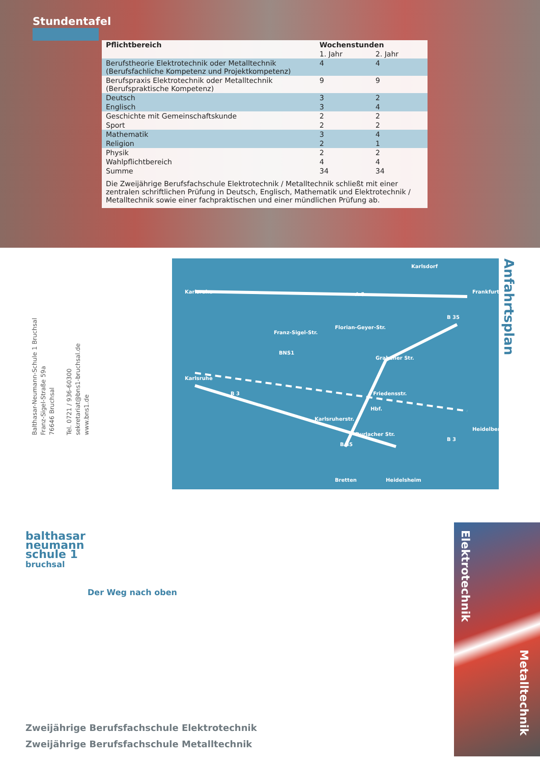Stundentafel
| Pflichtbereich | Wochenstunden | |
| --- | --- | --- |
| | 1. Jahr | 2. Jahr |
| Berufstheorie Elektrotechnik oder Metalltechnik (Berufsfachliche Kompetenz und Projektkompetenz) | 4 | 4 |
| Berufspraxis Elektrotechnik oder Metalltechnik (Berufspraktische Kompetenz) | 9 | 9 |
| Deutsch | 3 | 2 |
| Englisch | 3 | 4 |
| Geschichte mit Gemeinschaftskunde | 2 | 2 |
| Sport | 2 | 2 |
| Mathematik | 3 | 4 |
| Religion | 2 | 1 |
| Physik | 2 | 2 |
| Wahlpflichtbereich | 4 | 4 |
| Summe | 34 | 34 |
| Die Zweijährige Berufsfachschule Elektrotechnik / Metalltechnik schließt mit einer zentralen schriftlichen Prüfung in Deutsch, Englisch, Mathematik und Elektrotechnik / Metalltechnik sowie einer fachpraktischen und einer mündlichen Prüfung ab. | | |
Balthasar-Neumann-Schule 1 Bruchsal
Franz-Sigel-Straße 59a
76646 Bruchsal
Tel. 0721 / 936-60300
sekretariat@bns1-bruchsal.de
www.bns1.de
Karlsdorf
Karlsruhe Frankfurt
BNS1
Franz-Sigel-Str.
Florian-Geyer-Str.
Grabener Str.
Karlsruhe
Friedensstr.
Hbf.
Karlsruherstr.
Durlacher Str.
Heidelberg
Bretten Heidelsheim
A 5
B 3
B 35
B 35
B 3
Anfahrtsplan
balthasar
neumann
schule 1
bruchsal
Der Weg nach oben
Zweijährige Berufsfachschule Elektrotechnik
Zweijährige Berufsfachschule Metalltechnik
Elektrotechnik
Metalltechnik